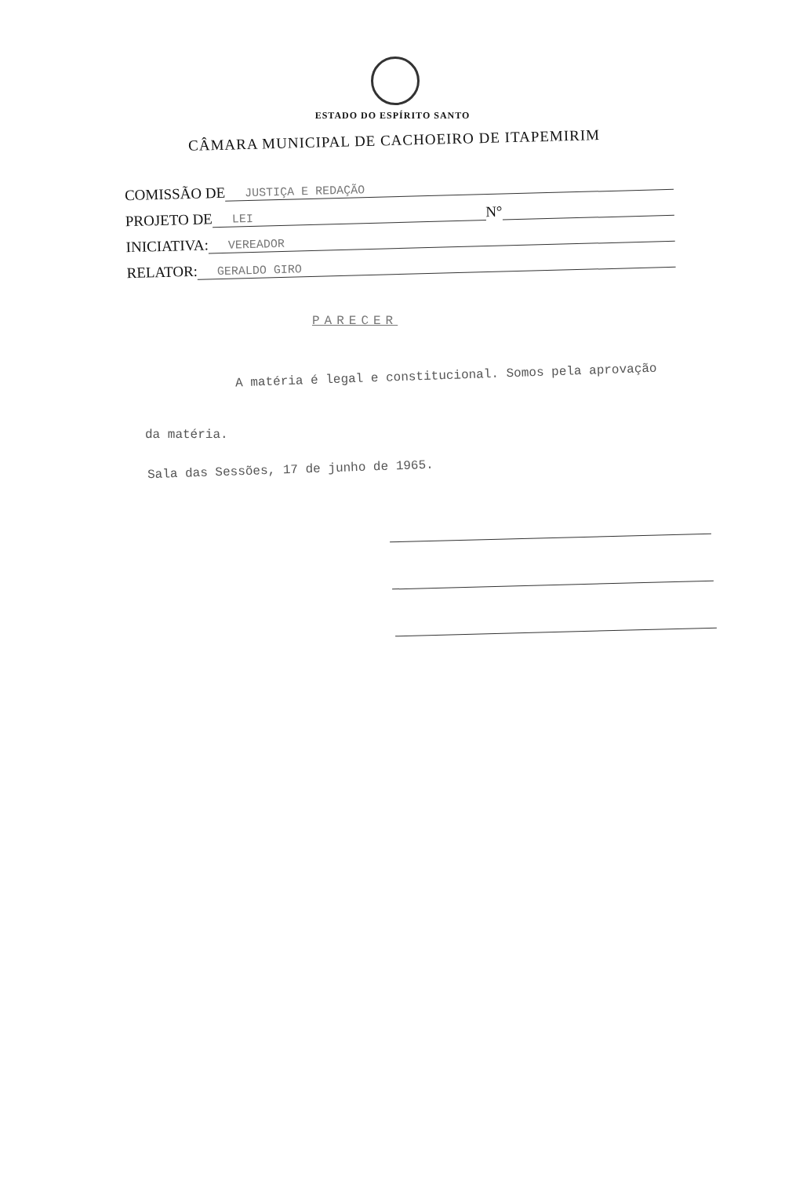ESTADO DO ESPÍRITO SANTO
CÂMARA MUNICIPAL DE CACHOEIRO DE ITAPEMIRIM
COMISSÃO DE JUSTIÇA E REDAÇÃO
PROJETO DE LEI N°
INICIATIVA: VEREADOR
RELATOR: GERALDO GIRO
PARECER
A matéria é legal e constitucional. Somos pela aprovação
da matéria.
Sala das Sessões, 17 de junho de 1965.